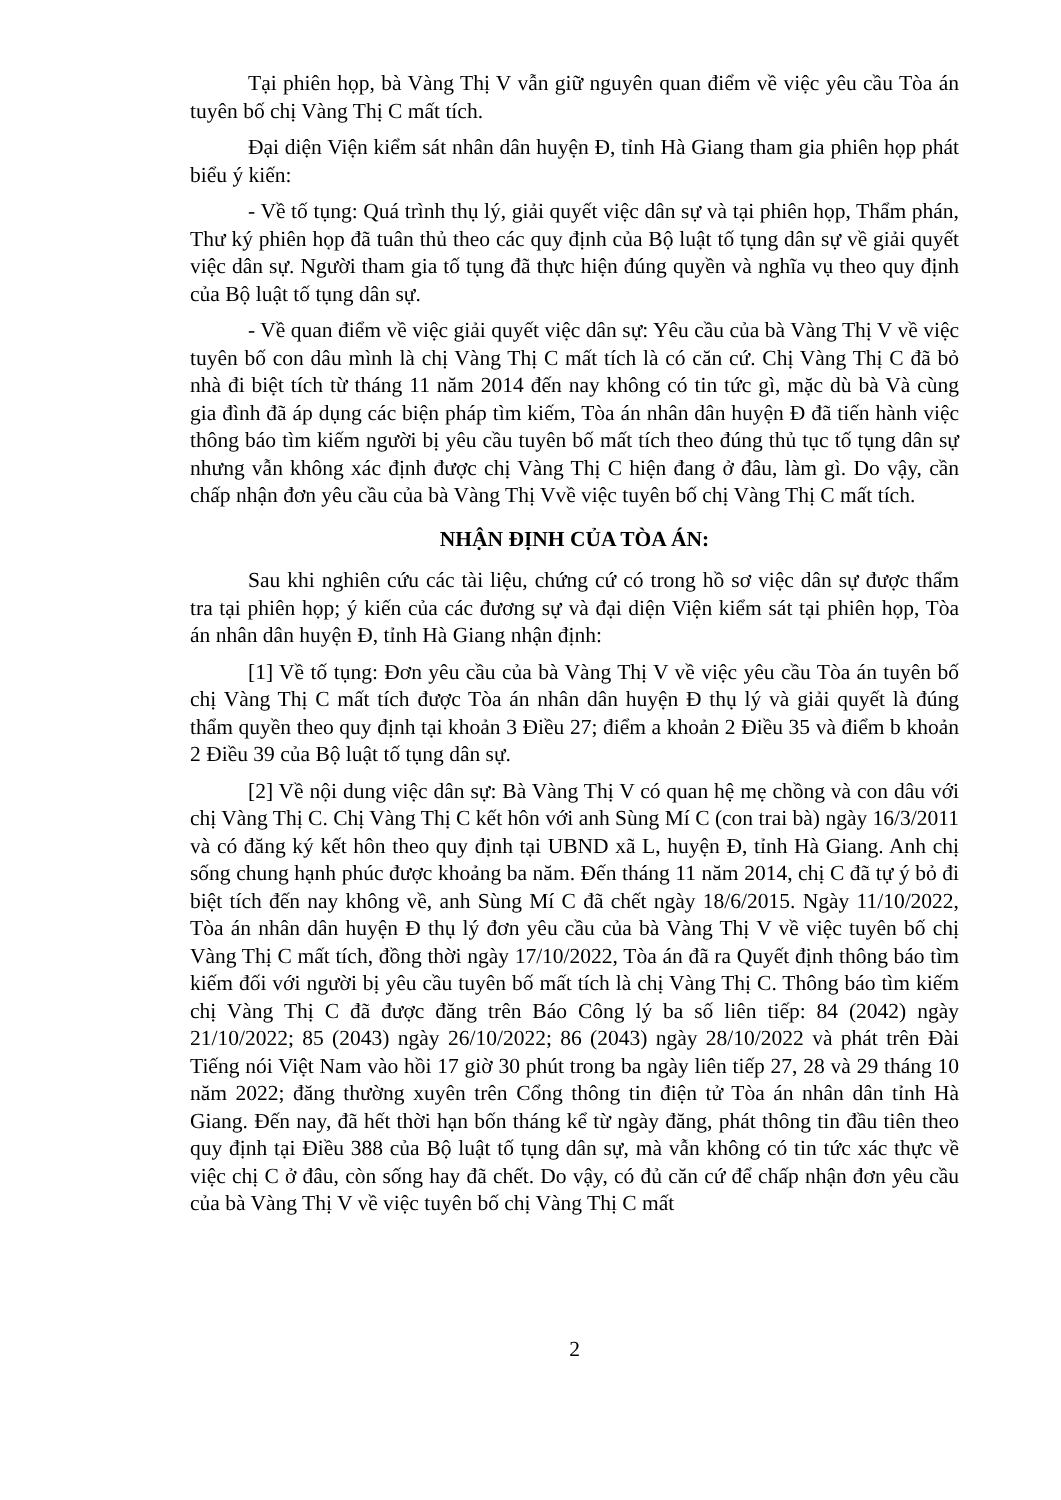Tại phiên họp, bà Vàng Thị V vẫn giữ nguyên quan điểm về việc yêu cầu Tòa án tuyên bố chị Vàng Thị C mất tích.
Đại diện Viện kiểm sát nhân dân huyện Đ, tỉnh Hà Giang tham gia phiên họp phát biểu ý kiến:
- Về tố tụng: Quá trình thụ lý, giải quyết việc dân sự và tại phiên họp, Thẩm phán, Thư ký phiên họp đã tuân thủ theo các quy định của Bộ luật tố tụng dân sự về giải quyết việc dân sự. Người tham gia tố tụng đã thực hiện đúng quyền và nghĩa vụ theo quy định của Bộ luật tố tụng dân sự.
- Về quan điểm về việc giải quyết việc dân sự: Yêu cầu của bà Vàng Thị V về việc tuyên bố con dâu mình là chị Vàng Thị C mất tích là có căn cứ. Chị Vàng Thị C đã bỏ nhà đi biệt tích từ tháng 11 năm 2014 đến nay không có tin tức gì, mặc dù bà Và cùng gia đình đã áp dụng các biện pháp tìm kiếm, Tòa án nhân dân huyện Đ đã tiến hành việc thông báo tìm kiếm người bị yêu cầu tuyên bố mất tích theo đúng thủ tục tố tụng dân sự nhưng vẫn không xác định được chị Vàng Thị C hiện đang ở đâu, làm gì. Do vậy, cần chấp nhận đơn yêu cầu của bà Vàng Thị Vvề việc tuyên bố chị Vàng Thị C mất tích.
NHẬN ĐỊNH CỦA TÒA ÁN:
Sau khi nghiên cứu các tài liệu, chứng cứ có trong hồ sơ việc dân sự được thẩm tra tại phiên họp; ý kiến của các đương sự và đại diện Viện kiểm sát tại phiên họp, Tòa án nhân dân huyện Đ, tỉnh Hà Giang nhận định:
[1] Về tố tụng: Đơn yêu cầu của bà Vàng Thị V về việc yêu cầu Tòa án tuyên bố chị Vàng Thị C mất tích được Tòa án nhân dân huyện Đ thụ lý và giải quyết là đúng thẩm quyền theo quy định tại khoản 3 Điều 27; điểm a khoản 2 Điều 35 và điểm b khoản 2 Điều 39 của Bộ luật tố tụng dân sự.
[2] Về nội dung việc dân sự: Bà Vàng Thị V có quan hệ mẹ chồng và con dâu với chị Vàng Thị C. Chị Vàng Thị C kết hôn với anh Sùng Mí C (con trai bà) ngày 16/3/2011 và có đăng ký kết hôn theo quy định tại UBND xã L, huyện Đ, tỉnh Hà Giang. Anh chị sống chung hạnh phúc được khoảng ba năm. Đến tháng 11 năm 2014, chị C đã tự ý bỏ đi biệt tích đến nay không về, anh Sùng Mí C đã chết ngày 18/6/2015. Ngày 11/10/2022, Tòa án nhân dân huyện Đ thụ lý đơn yêu cầu của bà Vàng Thị V về việc tuyên bố chị Vàng Thị C mất tích, đồng thời ngày 17/10/2022, Tòa án đã ra Quyết định thông báo tìm kiếm đối với người bị yêu cầu tuyên bố mất tích là chị Vàng Thị C. Thông báo tìm kiếm chị Vàng Thị C đã được đăng trên Báo Công lý ba số liên tiếp: 84 (2042) ngày 21/10/2022; 85 (2043) ngày 26/10/2022; 86 (2043) ngày 28/10/2022 và phát trên Đài Tiếng nói Việt Nam vào hồi 17 giờ 30 phút trong ba ngày liên tiếp 27, 28 và 29 tháng 10 năm 2022; đăng thường xuyên trên Cổng thông tin điện tử Tòa án nhân dân tỉnh Hà Giang. Đến nay, đã hết thời hạn bốn tháng kể từ ngày đăng, phát thông tin đầu tiên theo quy định tại Điều 388 của Bộ luật tố tụng dân sự, mà vẫn không có tin tức xác thực về việc chị C ở đâu, còn sống hay đã chết. Do vậy, có đủ căn cứ để chấp nhận đơn yêu cầu của bà Vàng Thị V về việc tuyên bố chị Vàng Thị C mất
2